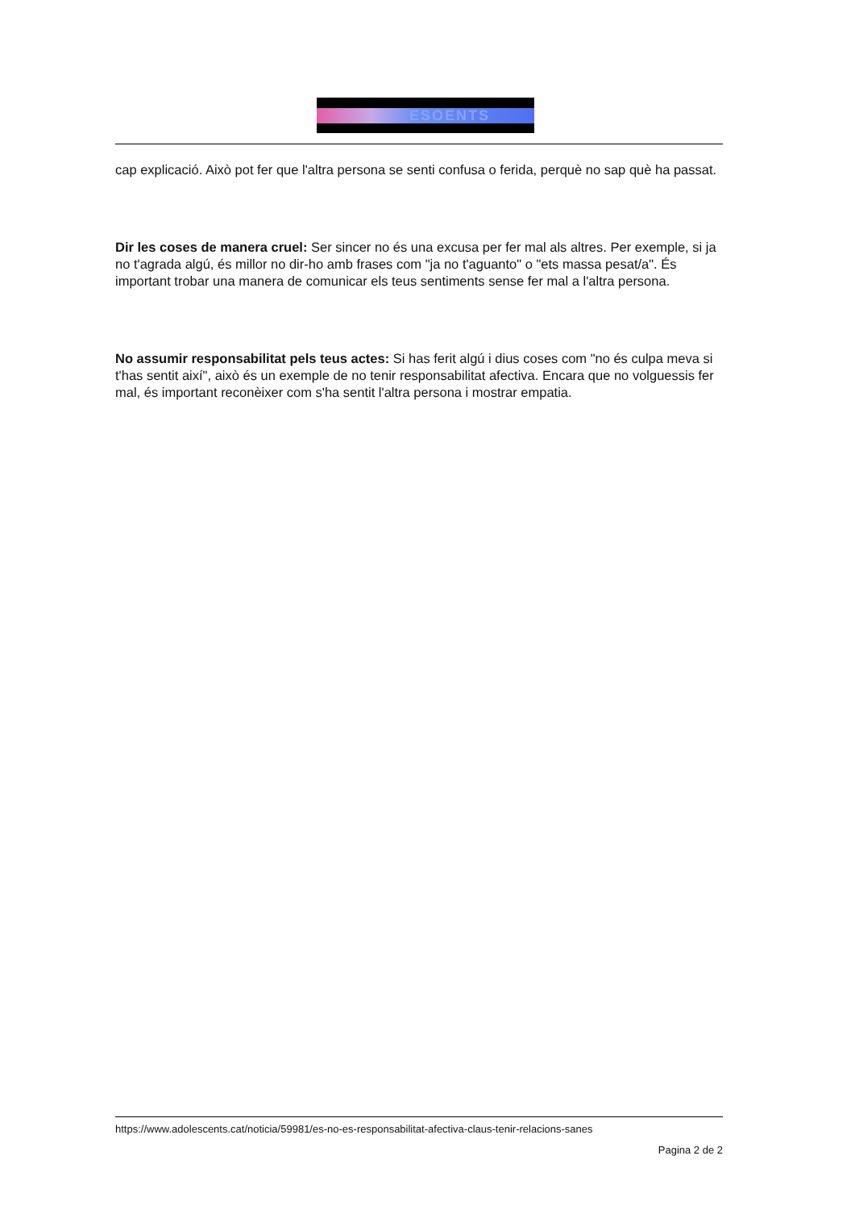ESOENTS
cap explicació. Això pot fer que l'altra persona se senti confusa o ferida, perquè no sap què ha passat.
Dir les coses de manera cruel: Ser sincer no és una excusa per fer mal als altres. Per exemple, si ja no t'agrada algú, és millor no dir-ho amb frases com "ja no t'aguanto" o "ets massa pesat/a". És important trobar una manera de comunicar els teus sentiments sense fer mal a l'altra persona.
No assumir responsabilitat pels teus actes: Si has ferit algú i dius coses com "no és culpa meva si t'has sentit així", això és un exemple de no tenir responsabilitat afectiva. Encara que no volguessis fer mal, és important reconèixer com s'ha sentit l'altra persona i mostrar empatia.
https://www.adolescents.cat/noticia/59981/es-no-es-responsabilitat-afectiva-claus-tenir-relacions-sanes
Pagina 2 de 2